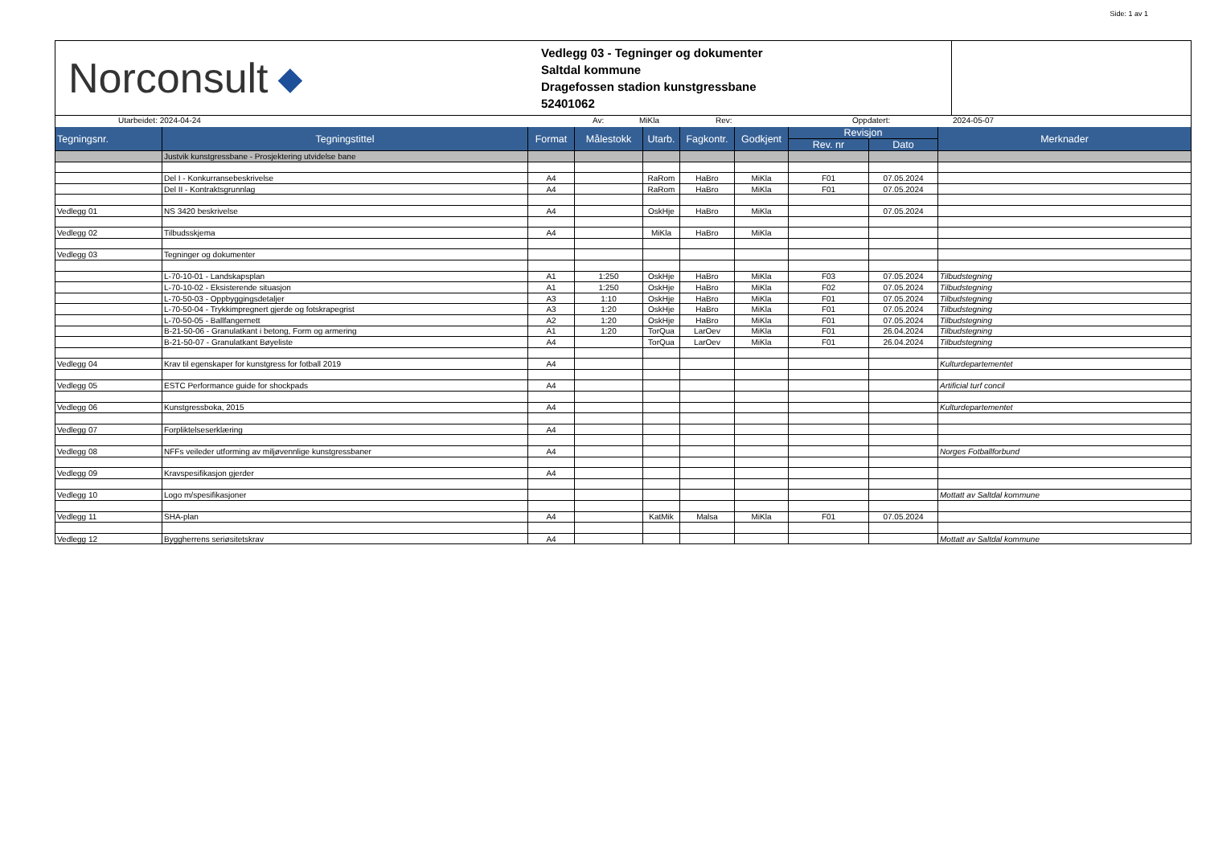Side: 1 av 1
Norconsult ◆
Vedlegg 03 - Tegninger og dokumenter
Saltdal kommune
Dragefossen stadion kunstgressbane
52401062
Utarbeidet: 2024-04-24 Av: MiKla Rev: Oppdatert: 2024-05-07
| Tegningsnr. | Tegningstittel | Format | Målestokk | Utarb. | Fagkontr. | Godkjent | Revisjon | | Merknader |
| --- | --- | --- | --- | --- | --- | --- | --- | --- | --- |
| | | | | | | | Rev. nr | Dato | |
| | Justvik kunstgressbane - Prosjektering utvidelse bane | | | | | | | | |
| | Del I - Konkurransebeskrivelse | A4 | | RaRom | HaBro | MiKla | F01 | 07.05.2024 | |
| | Del II - Kontraktsgrunnlag | A4 | | RaRom | HaBro | MiKla | F01 | 07.05.2024 | |
| Vedlegg 01 | NS 3420 beskrivelse | A4 | | OskHje | HaBro | MiKla | | 07.05.2024 | |
| Vedlegg 02 | Tilbudsskjema | A4 | | MiKla | HaBro | MiKla | | | |
| Vedlegg 03 | Tegninger og dokumenter | | | | | | | | |
| | L-70-10-01 - Landskapsplan | A1 | 1:250 | OskHje | HaBro | MiKla | F03 | 07.05.2024 | Tilbudstegning |
| | L-70-10-02 - Eksisterende situasjon | A1 | 1:250 | OskHje | HaBro | MiKla | F02 | 07.05.2024 | Tilbudstegning |
| | L-70-50-03 - Oppbyggingsdetaljer | A3 | 1:10 | OskHje | HaBro | MiKla | F01 | 07.05.2024 | Tilbudstegning |
| | L-70-50-04 - Trykkimpregnert gjerde og fotskrapegrist | A3 | 1:20 | OskHje | HaBro | MiKla | F01 | 07.05.2024 | Tilbudstegning |
| | L-70-50-05 - Ballfangernett | A2 | 1:20 | OskHje | HaBro | MiKla | F01 | 07.05.2024 | Tilbudstegning |
| | B-21-50-06 - Granulatkant i betong, Form og armering | A1 | 1:20 | TorQua | LarOev | MiKla | F01 | 26.04.2024 | Tilbudstegning |
| | B-21-50-07 - Granulatkant Bøyeliste | A4 | | TorQua | LarOev | MiKla | F01 | 26.04.2024 | Tilbudstegning |
| Vedlegg 04 | Krav til egenskaper for kunstgress for fotball 2019 | A4 | | | | | | | Kulturdepartementet |
| Vedlegg 05 | ESTC Performance guide for shockpads | A4 | | | | | | | Artificial turf concil |
| Vedlegg 06 | Kunstgressboka, 2015 | A4 | | | | | | | Kulturdepartementet |
| Vedlegg 07 | Forpliktelseserklæring | A4 | | | | | | | |
| Vedlegg 08 | NFFs veileder utforming av miljøvennlige kunstgressbaner | A4 | | | | | | | Norges Fotballforbund |
| Vedlegg 09 | Kravspesifikasjon gjerder | A4 | | | | | | | |
| Vedlegg 10 | Logo m/spesifikasjoner | | | | | | | | Mottatt av Saltdal kommune |
| Vedlegg 11 | SHA-plan | A4 | | KatMik | Malsa | MiKla | F01 | 07.05.2024 | |
| Vedlegg 12 | Byggherrens seriøsitetskrav | A4 | | | | | | | Mottatt av Saltdal kommune |